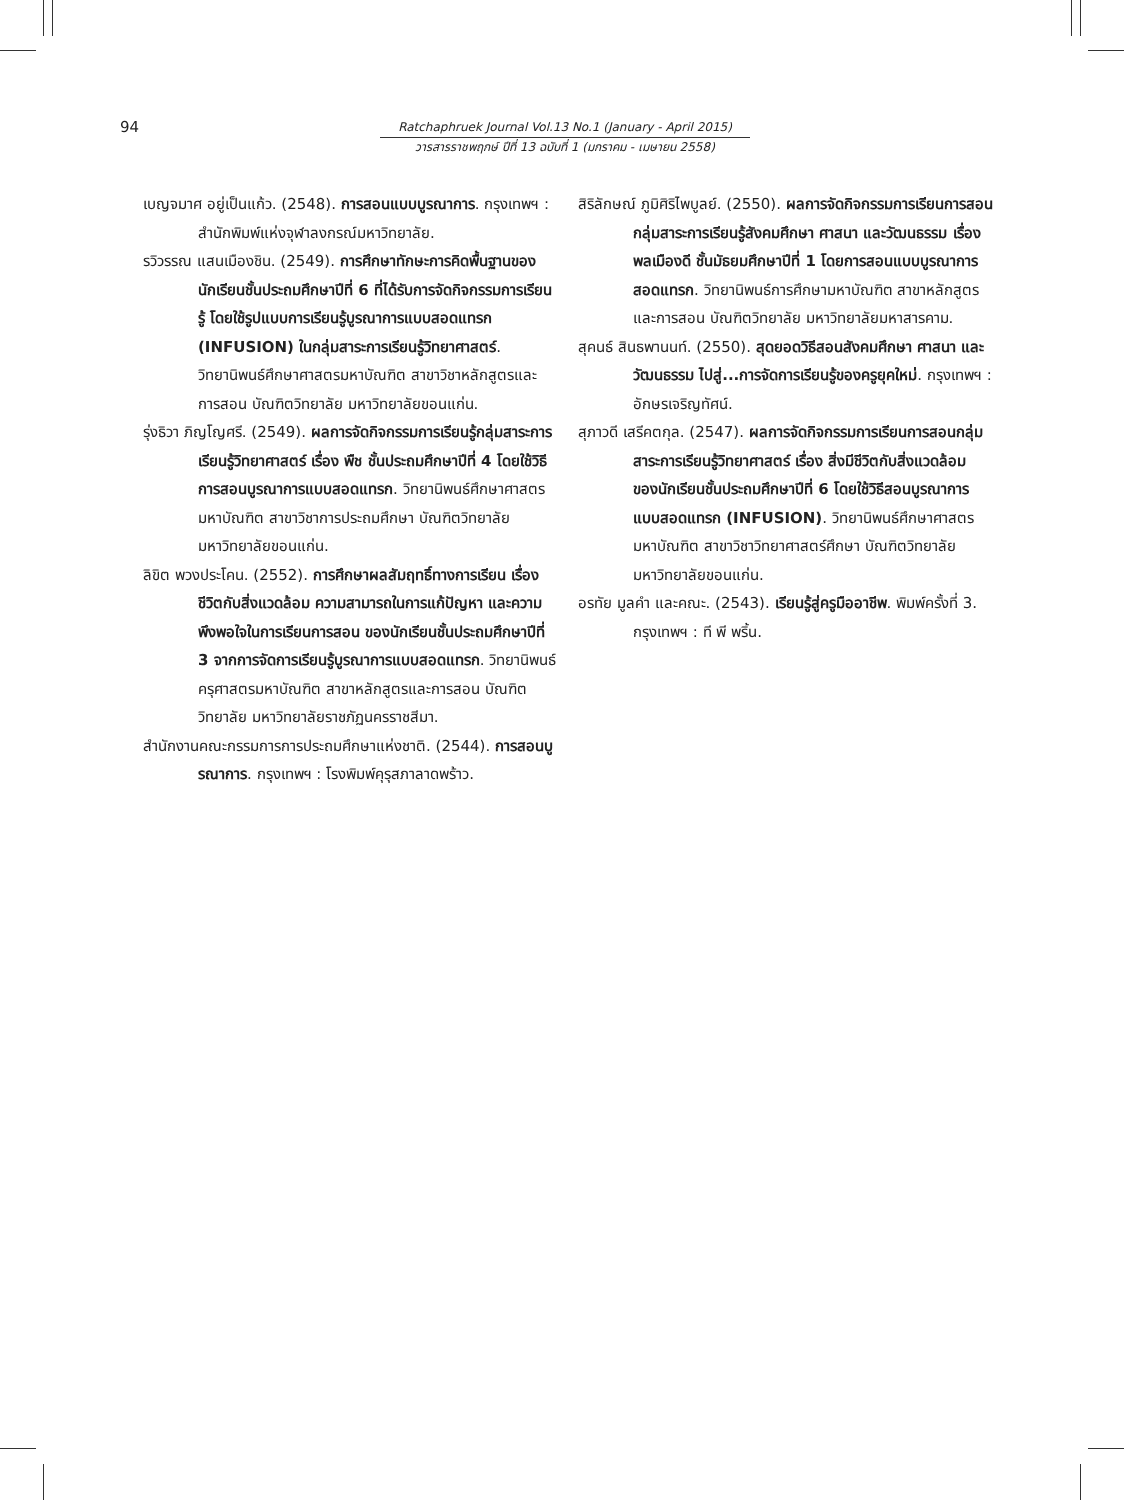94
Ratchaphruek Journal Vol.13 No.1 (January - April 2015)
วารสารราชพฤกษ์ ปีที่ 13 ฉบับที่ 1 (มกราคม - เมษายน 2558)
เบญจมาศ อยู่เป็นแก้ว. (2548). การสอนแบบบูรณาการ. กรุงเทพฯ : สำนักพิมพ์แห่งจุฬาลงกรณ์มหาวิทยาลัย.
รวิวรรณ แสนเมืองชิน. (2549). การศึกษาทักษะการคิดพื้นฐานของนักเรียนชั้นประถมศึกษาปีที่ 6 ที่ได้รับการจัดกิจกรรมการเรียนรู้ โดยใช้รูปแบบการเรียนรู้บูรณาการแบบสอดแทรก (INFUSION) ในกลุ่มสาระการเรียนรู้วิทยาศาสตร์. วิทยานิพนธ์ศึกษาศาสตรมหาบัณฑิต สาขาวิชาหลักสูตรและการสอน บัณฑิตวิทยาลัย มหาวิทยาลัยขอนแก่น.
รุ่งธิวา ภิญโญศรี. (2549). ผลการจัดกิจกรรมการเรียนรู้กลุ่มสาระการเรียนรู้วิทยาศาสตร์ เรื่อง พืช ชั้นประถมศึกษาปีที่ 4 โดยใช้วิธีการสอนบูรณาการแบบสอดแทรก. วิทยานิพนธ์ศึกษาศาสตรมหาบัณฑิต สาขาวิชาการประถมศึกษา บัณฑิตวิทยาลัย มหาวิทยาลัยขอนแก่น.
ลิขิต พวงประโคน. (2552). การศึกษาผลสัมฤทธิ์ทางการเรียน เรื่องชีวิตกับสิ่งแวดล้อม ความสามารถในการแก้ปัญหา และความพึงพอใจในการเรียนการสอน ของนักเรียนชั้นประถมศึกษาปีที่ 3 จากการจัดการเรียนรู้บูรณาการแบบสอดแทรก. วิทยานิพนธ์ครุศาสตรมหาบัณฑิต สาขาหลักสูตรและการสอน บัณฑิตวิทยาลัย มหาวิทยาลัยราชภัฏนครราชสีมา.
สำนักงานคณะกรรมการการประถมศึกษาแห่งชาติ. (2544). การสอนบูรณาการ. กรุงเทพฯ : โรงพิมพ์คุรุสภาลาดพร้าว.
สิริลักษณ์ ภูมิศิริไพบูลย์. (2550). ผลการจัดกิจกรรมการเรียนการสอน กลุ่มสาระการเรียนรู้สังคมศึกษา ศาสนา และวัฒนธรรม เรื่อง พลเมืองดี ชั้นมัธยมศึกษาปีที่ 1 โดยการสอนแบบบูรณาการสอดแทรก. วิทยานิพนธ์การศึกษามหาบัณฑิต สาขาหลักสูตรและการสอน บัณฑิตวิทยาลัย มหาวิทยาลัยมหาสารคาม.
สุคนธ์ สินธพานนท์. (2550). สุดยอดวิธีสอนสังคมศึกษา ศาสนา และวัฒนธรรม ไปสู่...การจัดการเรียนรู้ของครูยุคใหม่. กรุงเทพฯ : อักษรเจริญทัศน์.
สุภาวดี เสรีคตกุล. (2547). ผลการจัดกิจกรรมการเรียนการสอนกลุ่มสาระการเรียนรู้วิทยาศาสตร์ เรื่อง สิ่งมีชีวิตกับสิ่งแวดล้อม ของนักเรียนชั้นประถมศึกษาปีที่ 6 โดยใช้วิธีสอนบูรณาการแบบสอดแทรก (INFUSION). วิทยานิพนธ์ศึกษาศาสตรมหาบัณฑิต สาขาวิชาวิทยาศาสตร์ศึกษา บัณฑิตวิทยาลัย มหาวิทยาลัยขอนแก่น.
อรทัย มูลคำ และคณะ. (2543). เรียนรู้สู่ครูมืออาชีพ. พิมพ์ครั้งที่ 3. กรุงเทพฯ : ที พี พริ้น.